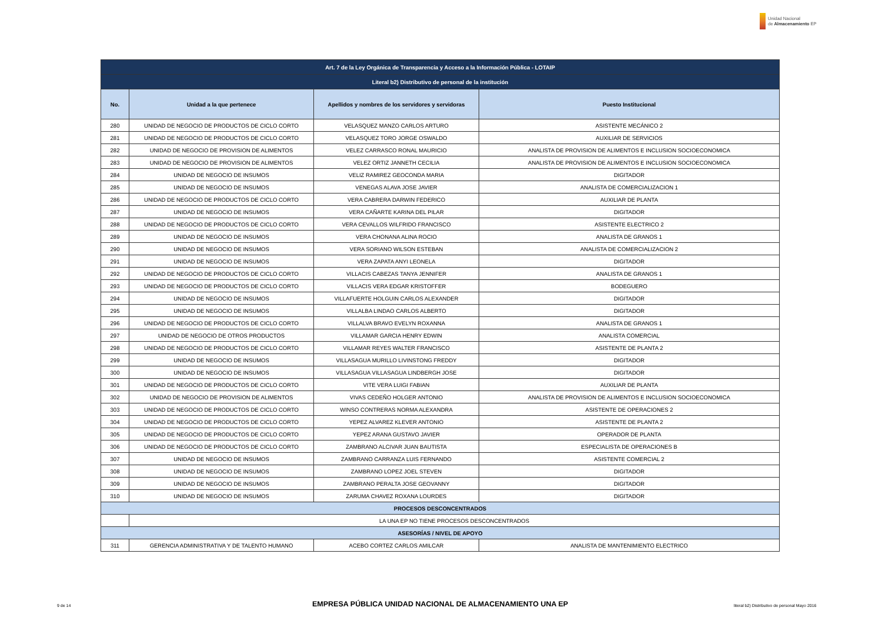Unidad Nacional
de Almacenamiento EP
| Art. 7 de la Ley Orgánica de Transparencia y Acceso a la Información Pública - LOTAIP | | | |
| Literal b2) Distributivo de personal de la institución | | | |
| No. | Unidad a la que pertenece | Apellidos y nombres de los servidores y servidoras | Puesto Institucional |
| 280 | UNIDAD DE NEGOCIO DE PRODUCTOS DE CICLO CORTO | VELASQUEZ MANZO CARLOS ARTURO | ASISTENTE MECÁNICO 2 |
| 281 | UNIDAD DE NEGOCIO DE PRODUCTOS DE CICLO CORTO | VELASQUEZ TORO JORGE OSWALDO | AUXILIAR DE SERVICIOS |
| 282 | UNIDAD DE NEGOCIO DE PROVISION DE ALIMENTOS | VELEZ CARRASCO RONAL MAURICIO | ANALISTA DE PROVISION DE ALIMENTOS E INCLUSION SOCIOECONOMICA |
| 283 | UNIDAD DE NEGOCIO DE PROVISION DE ALIMENTOS | VELEZ ORTIZ JANNETH CECILIA | ANALISTA DE PROVISION DE ALIMENTOS E INCLUSION SOCIOECONOMICA |
| 284 | UNIDAD DE NEGOCIO DE INSUMOS | VELIZ RAMIREZ GEOCONDA MARIA | DIGITADOR |
| 285 | UNIDAD DE NEGOCIO DE INSUMOS | VENEGAS ALAVA JOSE JAVIER | ANALISTA DE COMERCIALIZACION 1 |
| 286 | UNIDAD DE NEGOCIO DE PRODUCTOS DE CICLO CORTO | VERA CABRERA DARWIN FEDERICO | AUXILIAR DE PLANTA |
| 287 | UNIDAD DE NEGOCIO DE INSUMOS | VERA CAÑARTE KARINA DEL PILAR | DIGITADOR |
| 288 | UNIDAD DE NEGOCIO DE PRODUCTOS DE CICLO CORTO | VERA CEVALLOS WILFRIDO FRANCISCO | ASISTENTE ELECTRICO 2 |
| 289 | UNIDAD DE NEGOCIO DE INSUMOS | VERA CHONANA ALINA ROCIO | ANALISTA DE GRANOS 1 |
| 290 | UNIDAD DE NEGOCIO DE INSUMOS | VERA SORIANO WILSON ESTEBAN | ANALISTA DE COMERCIALIZACION 2 |
| 291 | UNIDAD DE NEGOCIO DE INSUMOS | VERA ZAPATA ANYI LEONELA | DIGITADOR |
| 292 | UNIDAD DE NEGOCIO DE PRODUCTOS DE CICLO CORTO | VILLACIS CABEZAS TANYA JENNIFER | ANALISTA DE GRANOS 1 |
| 293 | UNIDAD DE NEGOCIO DE PRODUCTOS DE CICLO CORTO | VILLACIS VERA EDGAR KRISTOFFER | BODEGUERO |
| 294 | UNIDAD DE NEGOCIO DE INSUMOS | VILLAFUERTE HOLGUIN CARLOS ALEXANDER | DIGITADOR |
| 295 | UNIDAD DE NEGOCIO DE INSUMOS | VILLALBA LINDAO CARLOS ALBERTO | DIGITADOR |
| 296 | UNIDAD DE NEGOCIO DE PRODUCTOS DE CICLO CORTO | VILLALVA BRAVO EVELYN ROXANNA | ANALISTA DE GRANOS 1 |
| 297 | UNIDAD DE NEGOCIO DE OTROS PRODUCTOS | VILLAMAR GARCIA HENRY EDWIN | ANALISTA COMERCIAL |
| 298 | UNIDAD DE NEGOCIO DE PRODUCTOS DE CICLO CORTO | VILLAMAR REYES WALTER FRANCISCO | ASISTENTE DE PLANTA 2 |
| 299 | UNIDAD DE NEGOCIO DE INSUMOS | VILLASAGUA MURILLO LIVINSTONG FREDDY | DIGITADOR |
| 300 | UNIDAD DE NEGOCIO DE INSUMOS | VILLASAGUA VILLASAGUA LINDBERGH JOSE | DIGITADOR |
| 301 | UNIDAD DE NEGOCIO DE PRODUCTOS DE CICLO CORTO | VITE VERA LUIGI FABIAN | AUXILIAR DE PLANTA |
| 302 | UNIDAD DE NEGOCIO DE PROVISION DE ALIMENTOS | VIVAS CEDEÑO HOLGER ANTONIO | ANALISTA DE PROVISION DE ALIMENTOS E INCLUSION SOCIOECONOMICA |
| 303 | UNIDAD DE NEGOCIO DE PRODUCTOS DE CICLO CORTO | WINSO CONTRERAS NORMA ALEXANDRA | ASISTENTE DE OPERACIONES 2 |
| 304 | UNIDAD DE NEGOCIO DE PRODUCTOS DE CICLO CORTO | YEPEZ ALVAREZ KLEVER ANTONIO | ASISTENTE DE PLANTA 2 |
| 305 | UNIDAD DE NEGOCIO DE PRODUCTOS DE CICLO CORTO | YEPEZ ARANA GUSTAVO JAVIER | OPERADOR DE PLANTA |
| 306 | UNIDAD DE NEGOCIO DE PRODUCTOS DE CICLO CORTO | ZAMBRANO ALCIVAR JUAN BAUTISTA | ESPECIALISTA DE OPERACIONES B |
| 307 | UNIDAD DE NEGOCIO DE INSUMOS | ZAMBRANO CARRANZA LUIS FERNANDO | ASISTENTE COMERCIAL 2 |
| 308 | UNIDAD DE NEGOCIO DE INSUMOS | ZAMBRANO LOPEZ JOEL STEVEN | DIGITADOR |
| 309 | UNIDAD DE NEGOCIO DE INSUMOS | ZAMBRANO PERALTA JOSE GEOVANNY | DIGITADOR |
| 310 | UNIDAD DE NEGOCIO DE INSUMOS | ZARUMA CHAVEZ ROXANA LOURDES | DIGITADOR |
| PROCESOS DESCONCENTRADOS | | | |
| | LA UNA EP NO TIENE PROCESOS DESCONCENTRADOS | | |
| ASESORÍAS / NIVEL DE APOYO | | | |
| 311 | GERENCIA ADMINISTRATIVA Y DE TALENTO HUMANO | ACEBO CORTEZ CARLOS AMILCAR | ANALISTA DE MANTENIMIENTO ELECTRICO |
9 de 14 EMPRESA PÚBLICA UNIDAD NACIONAL DE ALMACENAMIENTO UNA EP literal b2) Distributivo de personal Mayo 2016